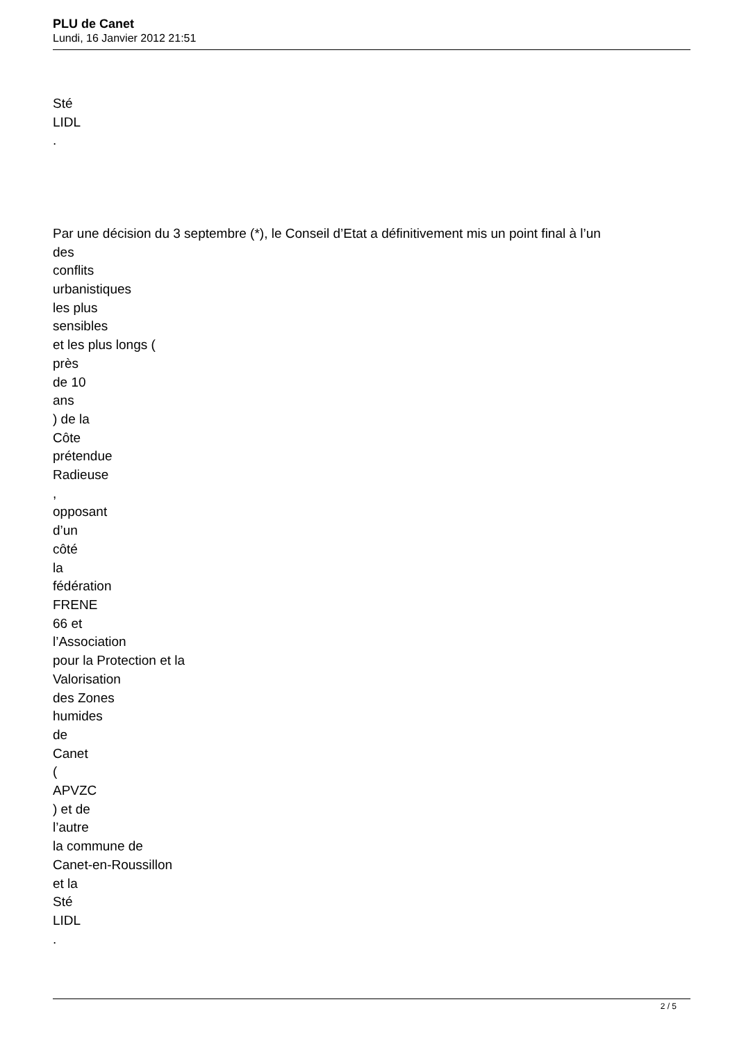PLU de Canet
Lundi, 16 Janvier 2012 21:51
Sté
LIDL
.
Par une décision du 3 septembre (*), le Conseil d’Etat a définitivement mis un point final à l’un
des
conflits
urbanistiques
les plus
sensibles
et les plus longs (
près
de 10
ans
) de la
Côte
prétendue
Radieuse
,
opposant
d’un
côté
la
fédération
FRENE
66 et
l’Association
pour la Protection et la
Valorisation
des Zones
humides
de
Canet
(
APVZC
) et de
l’autre
la commune de
Canet-en-Roussillon
et la
Sté
LIDL
.
2 / 5